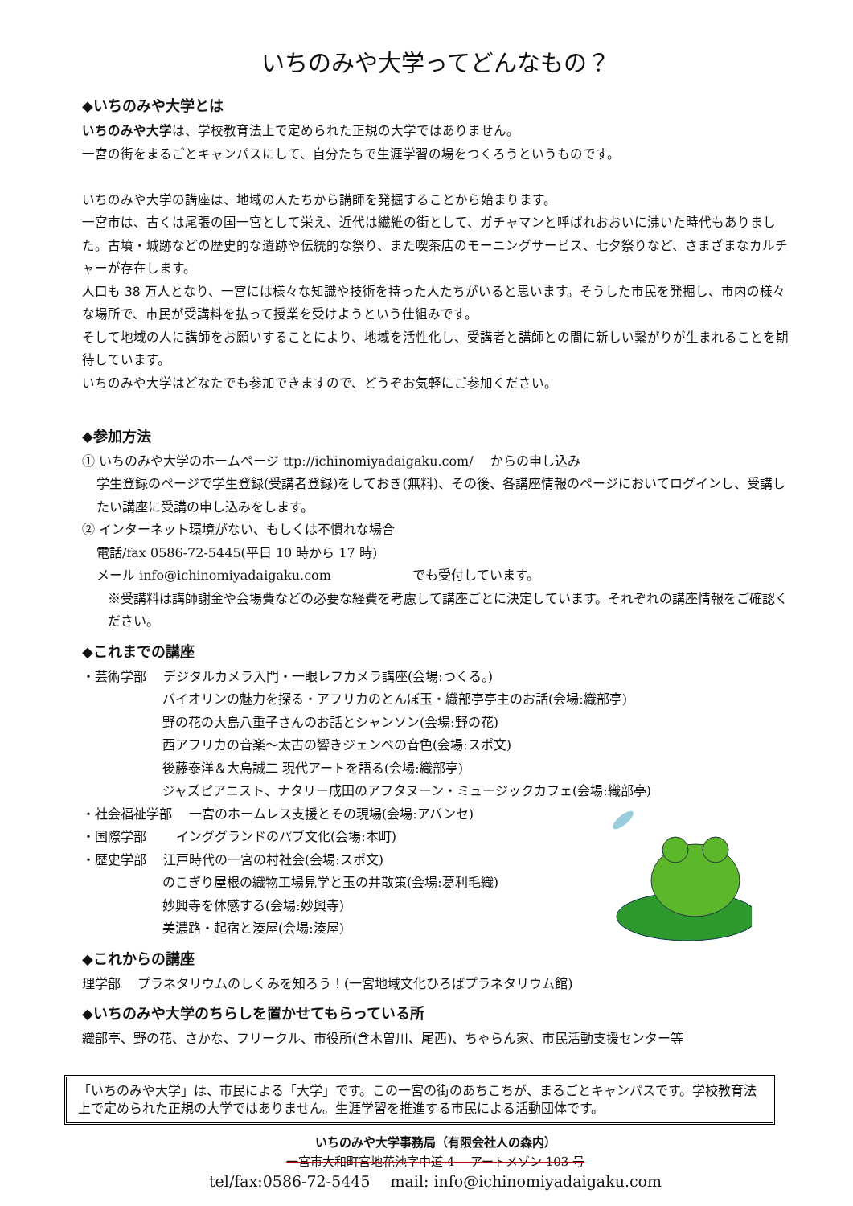いちのみや大学ってどんなもの？
◆いちのみや大学とは
いちのみや大学は、学校教育法上で定められた正規の大学ではありません。
一宮の街をまるごとキャンパスにして、自分たちで生涯学習の場をつくろうというものです。
いちのみや大学の講座は、地域の人たちから講師を発掘することから始まります。
一宮市は、古くは尾張の国一宮として栄え、近代は繊維の街として、ガチャマンと呼ばれおおいに沸いた時代もありました。古墳・城跡などの歴史的な遺跡や伝統的な祭り、また喫茶店のモーニングサービス、七夕祭りなど、さまざまなカルチャーが存在します。
人口も 38 万人となり、一宮には様々な知識や技術を持った人たちがいると思います。そうした市民を発掘し、市内の様々な場所で、市民が受講料を払って授業を受けようという仕組みです。
そして地域の人に講師をお願いすることにより、地域を活性化し、受講者と講師との間に新しい繋がりが生まれることを期待しています。
いちのみや大学はどなたでも参加できますので、どうぞお気軽にご参加ください。
◆参加方法
① いちのみや大学のホームページ ttp://ichinomiyadaigaku.com/ 　からの申し込み
学生登録のページで学生登録(受講者登録)をしておき(無料)、その後、各講座情報のページにおいてログインし、受講したい講座に受講の申し込みをします。
② インターネット環境がない、もしくは不慣れな場合
電話/fax 0586-72-5445(平日 10 時から 17 時)
メール info@ichinomiyadaigaku.com 　　　　　　でも受付しています。
※受講料は講師謝金や会場費などの必要な経費を考慮して講座ごとに決定しています。それぞれの講座情報をご確認ください。
◆これまでの講座
・芸術学部 　デジタルカメラ入門・一眼レフカメラ講座(会場:つくる。)
バイオリンの魅力を探る・アフリカのとんぼ玉・織部亭亭主のお話(会場:織部亭)
野の花の大島八重子さんのお話とシャンソン(会場:野の花)
西アフリカの音楽～太古の響きジェンベの音色(会場:スポ文)
後藤泰洋＆大島誠二 現代アートを語る(会場:織部亭)
ジャズピアニスト、ナタリー成田のアフタヌーン・ミュージックカフェ(会場:織部亭)
・社会福祉学部 　一宮のホームレス支援とその現場(会場:アバンセ)
・国際学部 　　インググランドのパブ文化(会場:本町)
・歴史学部 　江戸時代の一宮の村社会(会場:スポ文)
のこぎり屋根の織物工場見学と玉の井散策(会場:葛利毛織)
妙興寺を体感する(会場:妙興寺)
美濃路・起宿と湊屋(会場:湊屋)
◆これからの講座
理学部 　プラネタリウムのしくみを知ろう！(一宮地域文化ひろばプラネタリウム館)
◆いちのみや大学のちらしを置かせてもらっている所
織部亭、野の花、さかな、フリークル、市役所(含木曽川、尾西)、ちゃらん家、市民活動支援センター等
「いちのみや大学」は、市民による「大学」です。この一宮の街のあちこちが、まるごとキャンパスです。学校教育法上で定められた正規の大学ではありません。生涯学習を推進する市民による活動団体です。
いちのみや大学事務局（有限会社人の森内）
一宮市大和町宮地花池字中道 4 　アートメゾン 103 号
tel/fax:0586-72-5445 　mail: info@ichinomiyadaigaku.com